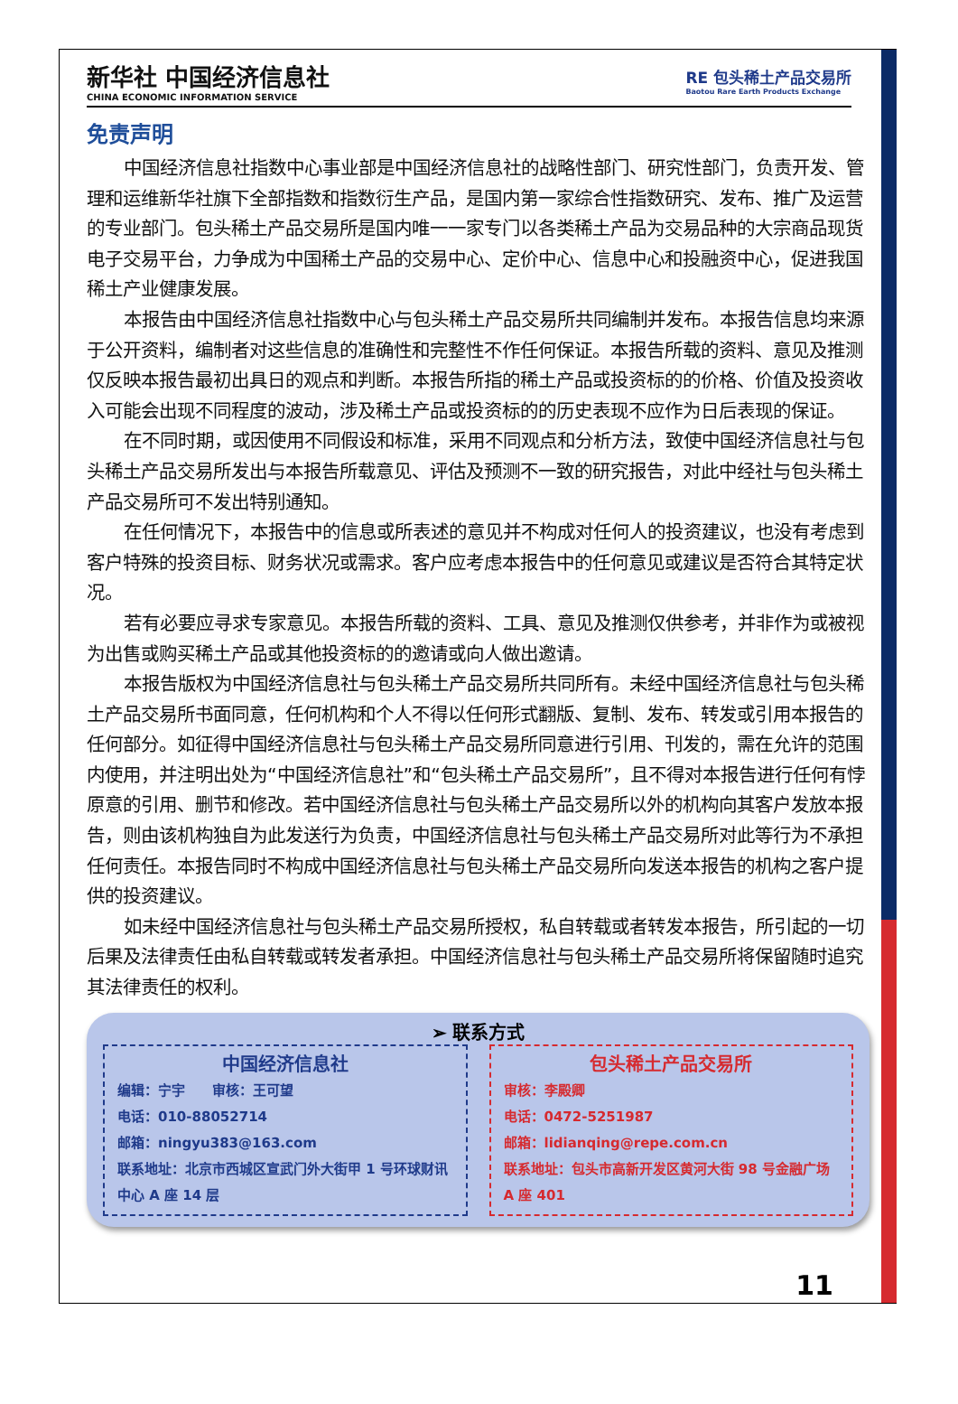新华社 中国经济信息社
CHINA ECONOMIC INFORMATION SERVICE
RE 包头稀土产品交易所
Baotou Rare Earth Products Exchange
免责声明
中国经济信息社指数中心事业部是中国经济信息社的战略性部门、研究性部门，负责开发、管理和运维新华社旗下全部指数和指数衍生产品，是国内第一家综合性指数研究、发布、推广及运营的专业部门。包头稀土产品交易所是国内唯一一家专门以各类稀土产品为交易品种的大宗商品现货电子交易平台，力争成为中国稀土产品的交易中心、定价中心、信息中心和投融资中心，促进我国稀土产业健康发展。
本报告由中国经济信息社指数中心与包头稀土产品交易所共同编制并发布。本报告信息均来源于公开资料，编制者对这些信息的准确性和完整性不作任何保证。本报告所载的资料、意见及推测仅反映本报告最初出具日的观点和判断。本报告所指的稀土产品或投资标的的价格、价值及投资收入可能会出现不同程度的波动，涉及稀土产品或投资标的的历史表现不应作为日后表现的保证。
在不同时期，或因使用不同假设和标准，采用不同观点和分析方法，致使中国经济信息社与包头稀土产品交易所发出与本报告所载意见、评估及预测不一致的研究报告，对此中经社与包头稀土产品交易所可不发出特别通知。
在任何情况下，本报告中的信息或所表述的意见并不构成对任何人的投资建议，也没有考虑到客户特殊的投资目标、财务状况或需求。客户应考虑本报告中的任何意见或建议是否符合其特定状况。
若有必要应寻求专家意见。本报告所载的资料、工具、意见及推测仅供参考，并非作为或被视为出售或购买稀土产品或其他投资标的的邀请或向人做出邀请。
本报告版权为中国经济信息社与包头稀土产品交易所共同所有。未经中国经济信息社与包头稀土产品交易所书面同意，任何机构和个人不得以任何形式翻版、复制、发布、转发或引用本报告的任何部分。如征得中国经济信息社与包头稀土产品交易所同意进行引用、刊发的，需在允许的范围内使用，并注明出处为“中国经济信息社”和“包头稀土产品交易所”，且不得对本报告进行任何有悖原意的引用、删节和修改。若中国经济信息社与包头稀土产品交易所以外的机构向其客户发放本报告，则由该机构独自为此发送行为负责，中国经济信息社与包头稀土产品交易所对此等行为不承担任何责任。本报告同时不构成中国经济信息社与包头稀土产品交易所向发送本报告的机构之客户提供的投资建议。
如未经中国经济信息社与包头稀土产品交易所授权，私自转载或者转发本报告，所引起的一切后果及法律责任由私自转载或转发者承担。中国经济信息社与包头稀土产品交易所将保留随时追究其法律责任的权利。
➢ 联系方式
中国经济信息社
编辑：宁宇　　审核：王可望
电话：010-88052714
邮箱：ningyu383@163.com
联系地址：北京市西城区宣武门外大街甲 1 号环球财讯中心 A 座 14 层
包头稀土产品交易所
审核：李殿卿
电话：0472-5251987
邮箱：lidianqing@repe.com.cn
联系地址：包头市高新开发区黄河大街 98 号金融广场 A 座 401
11